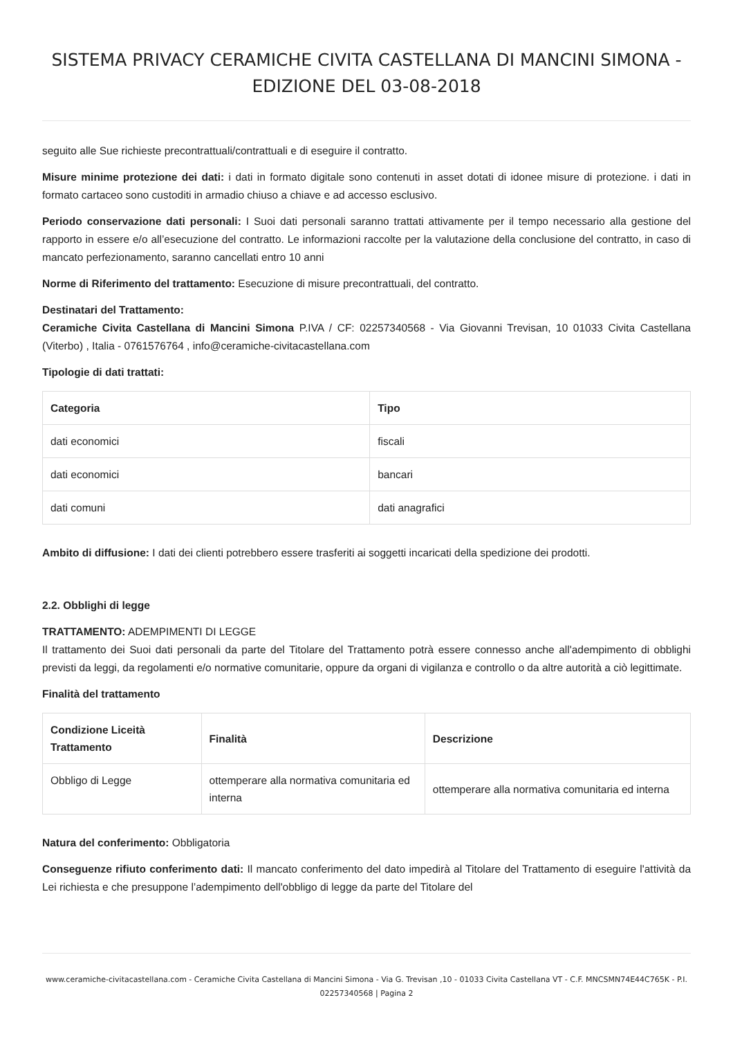SISTEMA PRIVACY CERAMICHE CIVITA CASTELLANA DI MANCINI SIMONA - EDIZIONE DEL 03-08-2018
seguito alle Sue richieste precontrattuali/contrattuali e di eseguire il contratto.
Misure minime protezione dei dati: i dati in formato digitale sono contenuti in asset dotati di idonee misure di protezione. i dati in formato cartaceo sono custoditi in armadio chiuso a chiave e ad accesso esclusivo.
Periodo conservazione dati personali: I Suoi dati personali saranno trattati attivamente per il tempo necessario alla gestione del rapporto in essere e/o all’esecuzione del contratto. Le informazioni raccolte per la valutazione della conclusione del contratto, in caso di mancato perfezionamento, saranno cancellati entro 10 anni
Norme di Riferimento del trattamento: Esecuzione di misure precontrattuali, del contratto.
Destinatari del Trattamento:
Ceramiche Civita Castellana di Mancini Simona P.IVA / CF: 02257340568 - Via Giovanni Trevisan, 10 01033 Civita Castellana (Viterbo) , Italia - 0761576764 , info@ceramiche-civitacastellana.com
Tipologie di dati trattati:
| Categoria | Tipo |
| --- | --- |
| dati economici | fiscali |
| dati economici | bancari |
| dati comuni | dati anagrafici |
Ambito di diffusione: I dati dei clienti potrebbero essere trasferiti ai soggetti incaricati della spedizione dei prodotti.
2.2. Obblighi di legge
TRATTAMENTO: ADEMPIMENTI DI LEGGE
Il trattamento dei Suoi dati personali da parte del Titolare del Trattamento potrà essere connesso anche all'adempimento di obblighi previsti da leggi, da regolamenti e/o normative comunitarie, oppure da organi di vigilanza e controllo o da altre autorità a ciò legittimate.
Finalità del trattamento
| Condizione Liceità Trattamento | Finalità | Descrizione |
| --- | --- | --- |
| Obbligo di Legge | ottemperare alla normativa comunitaria ed interna | ottemperare alla normativa comunitaria ed interna |
Natura del conferimento: Obbligatoria
Conseguenze rifiuto conferimento dati: Il mancato conferimento del dato impedirà al Titolare del Trattamento di eseguire l'attività da Lei richiesta e che presuppone l’adempimento dell'obbligo di legge da parte del Titolare del
www.ceramiche-civitacastellana.com - Ceramiche Civita Castellana di Mancini Simona - Via G. Trevisan ,10 - 01033 Civita Castellana VT - C.F. MNCSMN74E44C765K - P.I. 02257340568 | Pagina 2